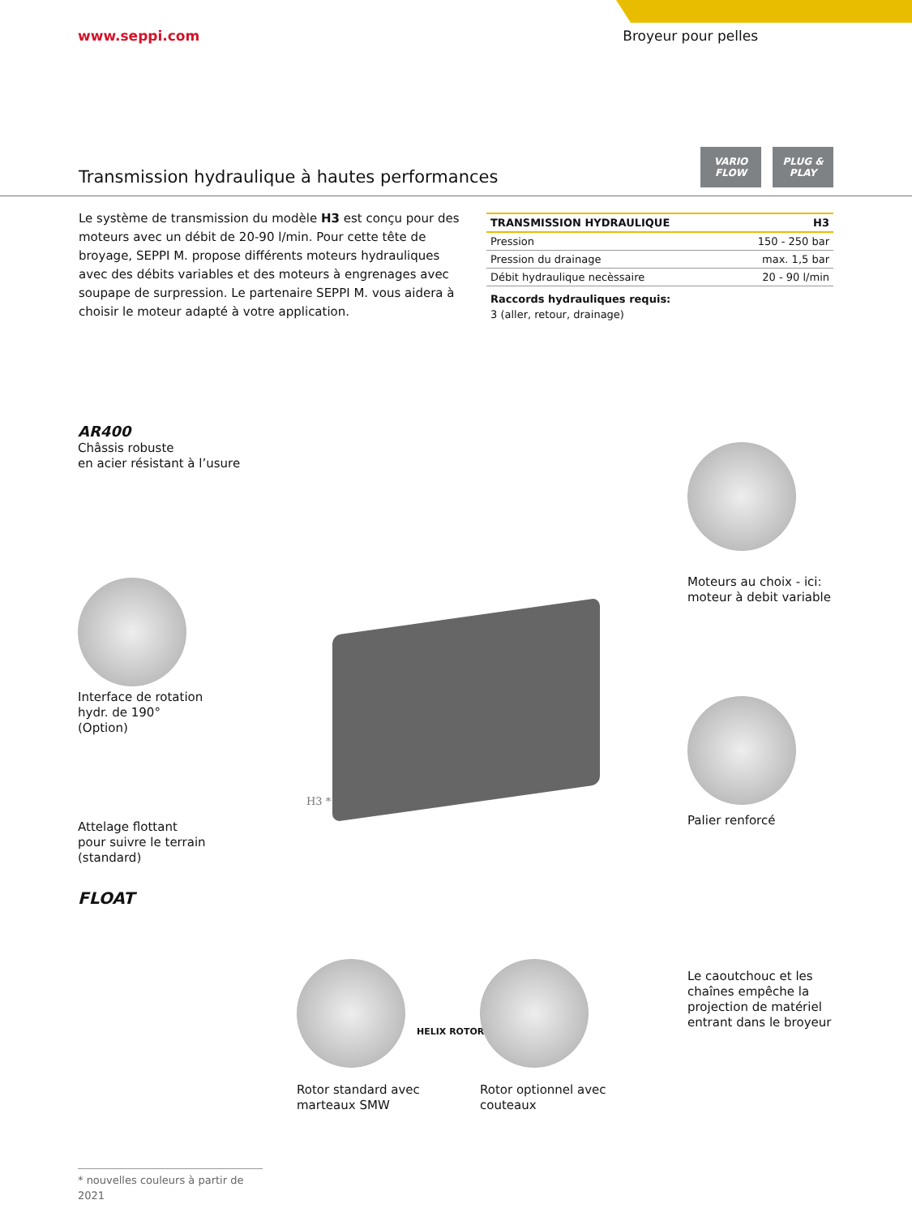www.seppi.com Broyeur pour pelles
Transmission hydraulique à hautes performances
VARIO FLOW PLUG & PLAY
Le système de transmission du modèle H3 est conçu pour des moteurs avec un débit de 20-90 l/min. Pour cette tête de broyage, SEPPI M. propose différents moteurs hydrauliques avec des débits variables et des moteurs à engrenages avec soupape de surpression. Le partenaire SEPPI M. vous aidera à choisir le moteur adapté à votre application.
| TRANSMISSION HYDRAULIQUE | H3 |
| --- | --- |
| Pression | 150 - 250 bar |
| Pression du drainage | max. 1,5 bar |
| Débit hydraulique necèssaire | 20 - 90 l/min |
Raccords hydrauliques requis:
3 (aller, retour, drainage)
AR400
Châssis robuste
en acier résistant à l’usure
Moteurs au choix - ici:
moteur à debit variable
Interface de rotation
hydr. de 190°
(Option)
H3 *
Palier renforcé
Attelage flottant
pour suivre le terrain
(standard)
FLOAT
Le caoutchouc et les
chaînes empêche la
projection de matériel
entrant dans le broyeur
HELIX ROTOR
Rotor standard avec
marteaux SMW
Rotor optionnel avec
couteaux
* nouvelles couleurs à partir de 2021